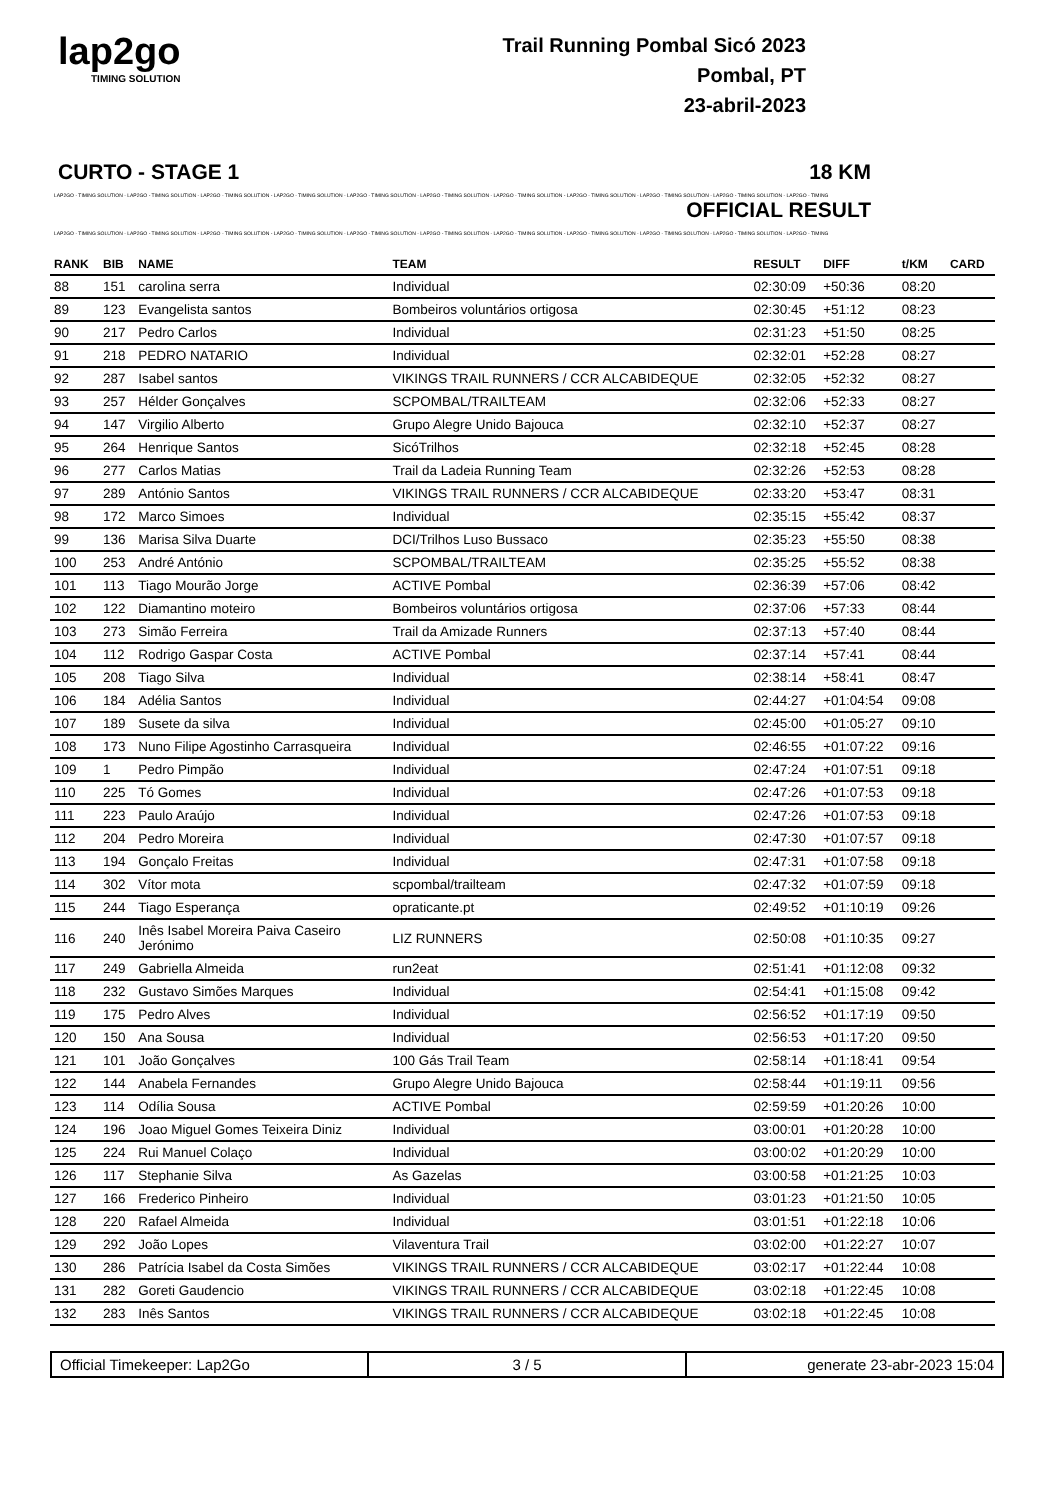lap2go
TIMING SOLUTION
Trail Running Pombal Sicó 2023
Pombal, PT
23-abril-2023
CURTO - STAGE 1 18 KM
LAP2GO - TIMING SOLUTION - LAP2GO - TIMING SOLUTION - LAP2GO - TIMING SOLUTION - LAP2GO - TIMING SOLUTION - LAP2GO - TIMING SOLUTION - LAP2GO - TIMING SOLUTION - LAP2GO - TIMING SOLUTION - LAP2GO - TIMING SOLUTION - LAP2GO - TIMING SOLUTION - LAP2GO - TIMING SOLUTION - LAP2GO - TIMING
OFFICIAL RESULT
LAP2GO - TIMING SOLUTION - LAP2GO - TIMING SOLUTION - LAP2GO - TIMING SOLUTION - LAP2GO - TIMING SOLUTION - LAP2GO - TIMING SOLUTION - LAP2GO - TIMING SOLUTION - LAP2GO - TIMING SOLUTION - LAP2GO - TIMING SOLUTION - LAP2GO - TIMING SOLUTION - LAP2GO - TIMING SOLUTION - LAP2GO - TIMING
| RANK | BIB | NAME | TEAM | RESULT | DIFF | t/KM | CARD |
| --- | --- | --- | --- | --- | --- | --- | --- |
| 88 | 151 | carolina serra | Individual | 02:30:09 | +50:36 | 08:20 | |
| 89 | 123 | Evangelista santos | Bombeiros voluntários ortigosa | 02:30:45 | +51:12 | 08:23 | |
| 90 | 217 | Pedro Carlos | Individual | 02:31:23 | +51:50 | 08:25 | |
| 91 | 218 | PEDRO NATARIO | Individual | 02:32:01 | +52:28 | 08:27 | |
| 92 | 287 | Isabel santos | VIKINGS TRAIL RUNNERS / CCR ALCABIDEQUE | 02:32:05 | +52:32 | 08:27 | |
| 93 | 257 | Hélder Gonçalves | SCPOMBAL/TRAILTEAM | 02:32:06 | +52:33 | 08:27 | |
| 94 | 147 | Virgilio Alberto | Grupo Alegre Unido Bajouca | 02:32:10 | +52:37 | 08:27 | |
| 95 | 264 | Henrique Santos | SicóTrilhos | 02:32:18 | +52:45 | 08:28 | |
| 96 | 277 | Carlos Matias | Trail da Ladeia Running Team | 02:32:26 | +52:53 | 08:28 | |
| 97 | 289 | António Santos | VIKINGS TRAIL RUNNERS / CCR ALCABIDEQUE | 02:33:20 | +53:47 | 08:31 | |
| 98 | 172 | Marco Simoes | Individual | 02:35:15 | +55:42 | 08:37 | |
| 99 | 136 | Marisa Silva Duarte | DCI/Trilhos Luso Bussaco | 02:35:23 | +55:50 | 08:38 | |
| 100 | 253 | André António | SCPOMBAL/TRAILTEAM | 02:35:25 | +55:52 | 08:38 | |
| 101 | 113 | Tiago Mourão Jorge | ACTIVE Pombal | 02:36:39 | +57:06 | 08:42 | |
| 102 | 122 | Diamantino moteiro | Bombeiros voluntários ortigosa | 02:37:06 | +57:33 | 08:44 | |
| 103 | 273 | Simão Ferreira | Trail da Amizade Runners | 02:37:13 | +57:40 | 08:44 | |
| 104 | 112 | Rodrigo Gaspar Costa | ACTIVE Pombal | 02:37:14 | +57:41 | 08:44 | |
| 105 | 208 | Tiago Silva | Individual | 02:38:14 | +58:41 | 08:47 | |
| 106 | 184 | Adélia Santos | Individual | 02:44:27 | +01:04:54 | 09:08 | |
| 107 | 189 | Susete da silva | Individual | 02:45:00 | +01:05:27 | 09:10 | |
| 108 | 173 | Nuno Filipe Agostinho Carrasqueira | Individual | 02:46:55 | +01:07:22 | 09:16 | |
| 109 | 1 | Pedro Pimpão | Individual | 02:47:24 | +01:07:51 | 09:18 | |
| 110 | 225 | Tó Gomes | Individual | 02:47:26 | +01:07:53 | 09:18 | |
| 111 | 223 | Paulo Araújo | Individual | 02:47:26 | +01:07:53 | 09:18 | |
| 112 | 204 | Pedro Moreira | Individual | 02:47:30 | +01:07:57 | 09:18 | |
| 113 | 194 | Gonçalo Freitas | Individual | 02:47:31 | +01:07:58 | 09:18 | |
| 114 | 302 | Vítor mota | scpombal/trailteam | 02:47:32 | +01:07:59 | 09:18 | |
| 115 | 244 | Tiago Esperança | opraticante.pt | 02:49:52 | +01:10:19 | 09:26 | |
| 116 | 240 | Inês Isabel Moreira Paiva Caseiro Jerónimo | LIZ RUNNERS | 02:50:08 | +01:10:35 | 09:27 | |
| 117 | 249 | Gabriella Almeida | run2eat | 02:51:41 | +01:12:08 | 09:32 | |
| 118 | 232 | Gustavo Simões Marques | Individual | 02:54:41 | +01:15:08 | 09:42 | |
| 119 | 175 | Pedro Alves | Individual | 02:56:52 | +01:17:19 | 09:50 | |
| 120 | 150 | Ana Sousa | Individual | 02:56:53 | +01:17:20 | 09:50 | |
| 121 | 101 | João Gonçalves | 100 Gás Trail Team | 02:58:14 | +01:18:41 | 09:54 | |
| 122 | 144 | Anabela Fernandes | Grupo Alegre Unido Bajouca | 02:58:44 | +01:19:11 | 09:56 | |
| 123 | 114 | Odília Sousa | ACTIVE Pombal | 02:59:59 | +01:20:26 | 10:00 | |
| 124 | 196 | Joao Miguel Gomes Teixeira Diniz | Individual | 03:00:01 | +01:20:28 | 10:00 | |
| 125 | 224 | Rui Manuel Colaço | Individual | 03:00:02 | +01:20:29 | 10:00 | |
| 126 | 117 | Stephanie Silva | As Gazelas | 03:00:58 | +01:21:25 | 10:03 | |
| 127 | 166 | Frederico Pinheiro | Individual | 03:01:23 | +01:21:50 | 10:05 | |
| 128 | 220 | Rafael Almeida | Individual | 03:01:51 | +01:22:18 | 10:06 | |
| 129 | 292 | João Lopes | Vilaventura Trail | 03:02:00 | +01:22:27 | 10:07 | |
| 130 | 286 | Patrícia Isabel da Costa Simões | VIKINGS TRAIL RUNNERS / CCR ALCABIDEQUE | 03:02:17 | +01:22:44 | 10:08 | |
| 131 | 282 | Goreti Gaudencio | VIKINGS TRAIL RUNNERS / CCR ALCABIDEQUE | 03:02:18 | +01:22:45 | 10:08 | |
| 132 | 283 | Inês Santos | VIKINGS TRAIL RUNNERS / CCR ALCABIDEQUE | 03:02:18 | +01:22:45 | 10:08 | |
Official Timekeeper: Lap2Go 3 / 5 generate 23-abr-2023 15:04